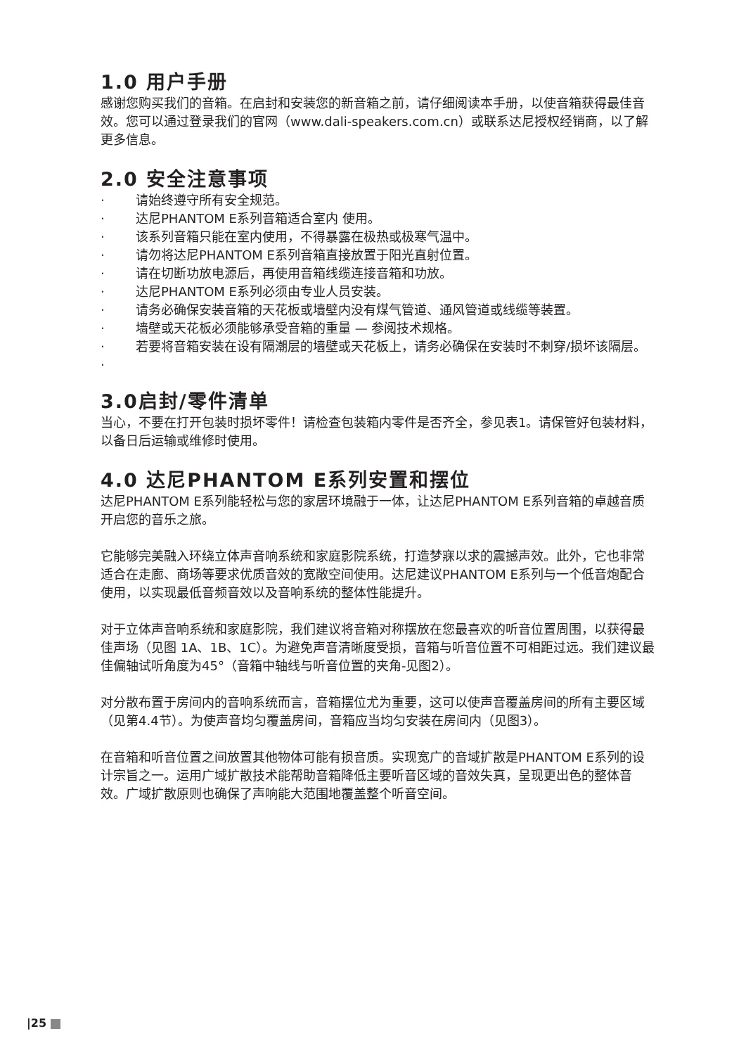1.0 用户手册
感谢您购买我们的音箱。在启封和安装您的新音箱之前，请仔细阅读本手册，以使音箱获得最佳音效。您可以通过登录我们的官网（www.dali-speakers.com.cn）或联系达尼授权经销商，以了解更多信息。
2.0 安全注意事项
· 请始终遵守所有安全规范。
· 达尼PHANTOM E系列音箱适合室内 使用。
· 该系列音箱只能在室内使用，不得暴露在极热或极寒气温中。
· 请勿将达尼PHANTOM E系列音箱直接放置于阳光直射位置。
· 请在切断功放电源后，再使用音箱线缆连接音箱和功放。
· 达尼PHANTOM E系列必须由专业人员安装。
· 请务必确保安装音箱的天花板或墙壁内没有煤气管道、通风管道或线缆等装置。
· 墙壁或天花板必须能够承受音箱的重量 — 参阅技术规格。
· 若要将音箱安装在设有隔潮层的墙壁或天花板上，请务必确保在安装时不刺穿/损坏该隔层。
·
3.0启封/零件清单
当心，不要在打开包装时损坏零件！请检查包装箱内零件是否齐全，参见表1。请保管好包装材料，以备日后运输或维修时使用。
4.0 达尼PHANTOM E系列安置和摆位
达尼PHANTOM E系列能轻松与您的家居环境融于一体，让达尼PHANTOM E系列音箱的卓越音质开启您的音乐之旅。
它能够完美融入环绕立体声音响系统和家庭影院系统，打造梦寐以求的震撼声效。此外，它也非常适合在走廊、商场等要求优质音效的宽敞空间使用。达尼建议PHANTOM E系列与一个低音炮配合使用，以实现最低音频音效以及音响系统的整体性能提升。
对于立体声音响系统和家庭影院，我们建议将音箱对称摆放在您最喜欢的听音位置周围，以获得最佳声场（见图 1A、1B、1C）。为避免声音清晰度受损，音箱与听音位置不可相距过远。我们建议最佳偏轴试听角度为45°（音箱中轴线与听音位置的夹角-见图2）。
对分散布置于房间内的音响系统而言，音箱摆位尤为重要，这可以使声音覆盖房间的所有主要区域（见第4.4节）。为使声音均匀覆盖房间，音箱应当均匀安装在房间内（见图3）。
在音箱和听音位置之间放置其他物体可能有损音质。实现宽广的音域扩散是PHANTOM E系列的设计宗旨之一。运用广域扩散技术能帮助音箱降低主要听音区域的音效失真，呈现更出色的整体音效。广域扩散原则也确保了声响能大范围地覆盖整个听音空间。
|25